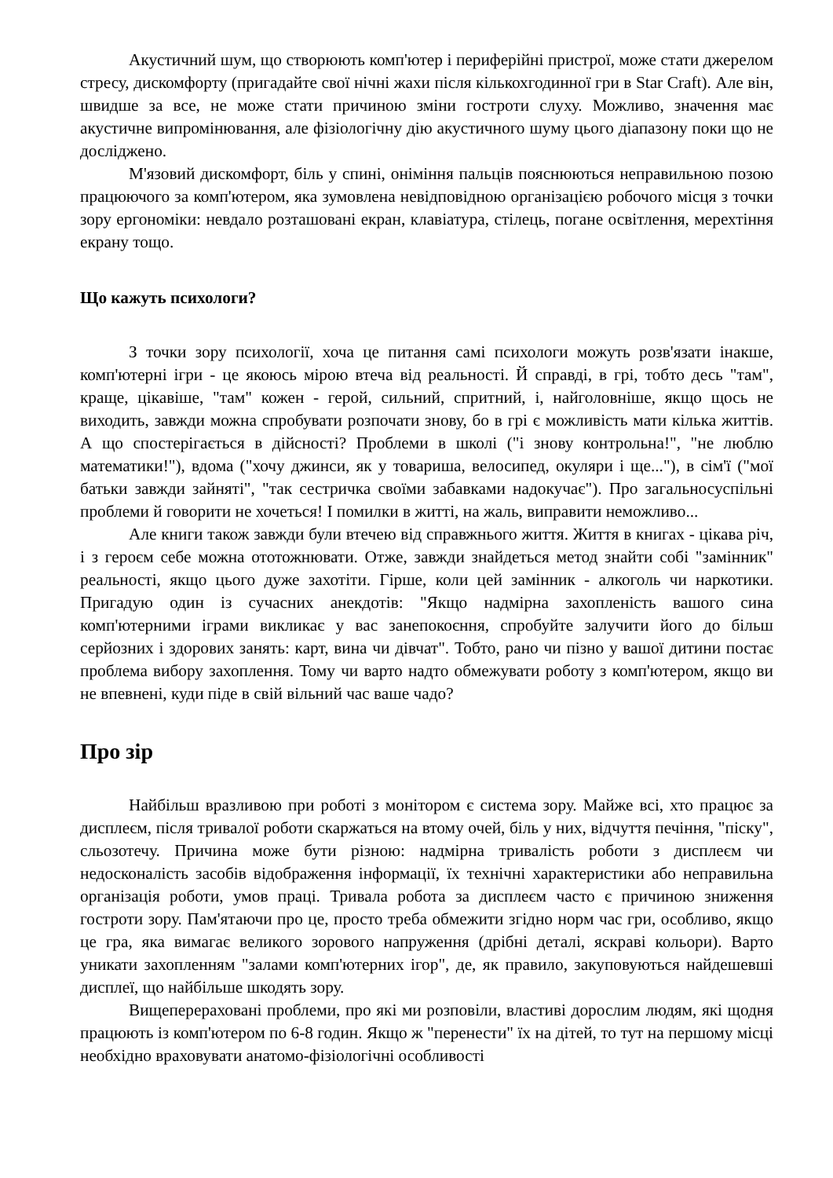Акустичний шум, що створюють комп'ютер і периферійні пристрої, може стати джерелом стресу, дискомфорту (пригадайте свої нічні жахи після кількохгодинної гри в Star Craft). Але він, швидше за все, не може стати причиною зміни гостроти слуху. Можливо, значення має акустичне випромінювання, але фізіологічну дію акустичного шуму цього діапазону поки що не досліджено.
М'язовий дискомфорт, біль у спині, оніміння пальців пояснюються неправильною позою працюючого за комп'ютером, яка зумовлена невідповідною організацією робочого місця з точки зору ергономіки: невдало розташовані екран, клавіатура, стілець, погане освітлення, мерехтіння екрану тощо.
Що кажуть психологи?
З точки зору психології, хоча це питання самі психологи можуть розв'язати інакше, комп'ютерні ігри - це якоюсь мірою втеча від реальності. Й справді, в грі, тобто десь "там", краще, цікавіше, "там" кожен - герой, сильний, спритний, і, найголовніше, якщо щось не виходить, завжди можна спробувати розпочати знову, бо в грі є можливість мати кілька життів. А що спостерігається в дійсності? Проблеми в школі ("і знову контрольна!", "не люблю математики!"), вдома ("хочу джинси, як у товариша, велосипед, окуляри і ще..."), в сім'ї ("мої батьки завжди зайняті", "так сестричка своїми забавками надокучає"). Про загальносуспільні проблеми й говорити не хочеться! І помилки в житті, на жаль, виправити неможливо...
Але книги також завжди були втечею від справжнього життя. Життя в книгах - цікава річ, і з героєм себе можна ототожнювати. Отже, завжди знайдеться метод знайти собі "замінник" реальності, якщо цього дуже захотіти. Гірше, коли цей замінник - алкоголь чи наркотики. Пригадую один із сучасних анекдотів: "Якщо надмірна захопленість вашого сина комп'ютерними іграми викликає у вас занепокоєння, спробуйте залучити його до більш серйозних і здорових занять: карт, вина чи дівчат". Тобто, рано чи пізно у вашої дитини постає проблема вибору захоплення. Тому чи варто надто обмежувати роботу з комп'ютером, якщо ви не впевнені, куди піде в свій вільний час ваше чадо?
Про зір
Найбільш вразливою при роботі з монітором є система зору. Майже всі, хто працює за дисплеєм, після тривалої роботи скаржаться на втому очей, біль у них, відчуття печіння, "піску", сльозотечу. Причина може бути різною: надмірна тривалість роботи з дисплеєм чи недосконалість засобів відображення інформації, їх технічні характеристики або неправильна організація роботи, умов праці. Тривала робота за дисплеєм часто є причиною зниження гостроти зору. Пам'ятаючи про це, просто треба обмежити згідно норм час гри, особливо, якщо це гра, яка вимагає великого зорового напруження (дрібні деталі, яскраві кольори). Варто уникати захопленням "залами комп'ютерних ігор", де, як правило, закуповуються найдешевші дисплеї, що найбільше шкодять зору.
Вищеперераховані проблеми, про які ми розповіли, властиві дорослим людям, які щодня працюють із комп'ютером по 6-8 годин. Якщо ж "перенести" їх на дітей, то тут на першому місці необхідно враховувати анатомо-фізіологічні особливості